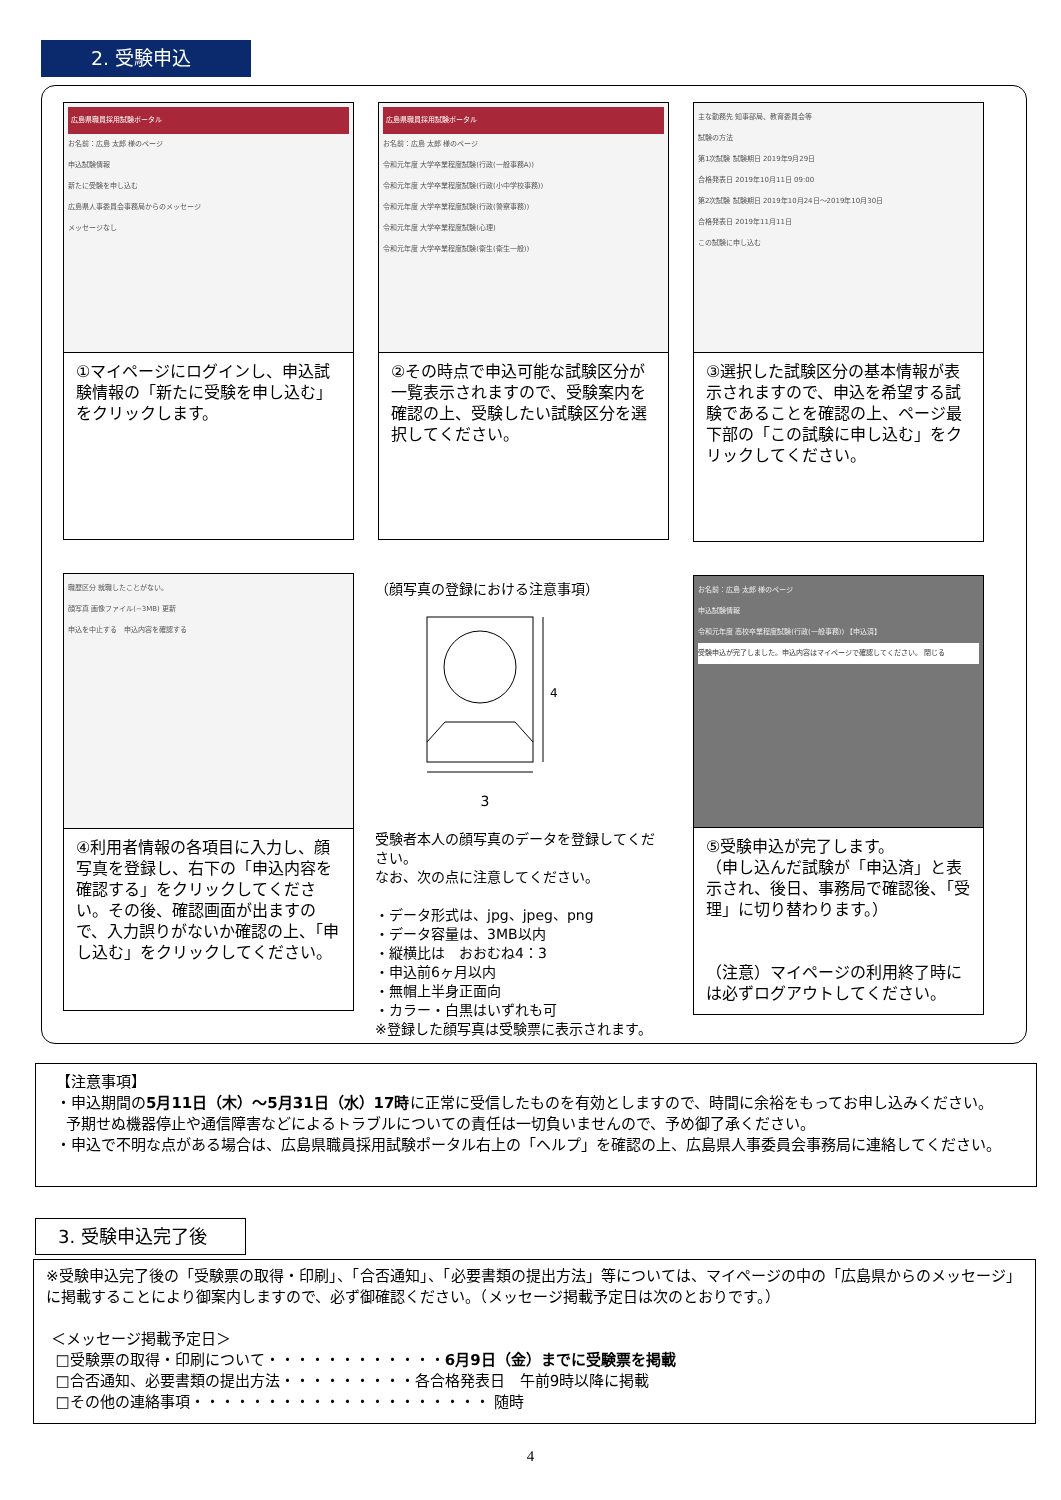2. 受験申込
広島県職員採用試験ポータル
お名前：広島 太郎 様のページ
申込試験情報
新たに受験を申し込む
広島県人事委員会事務局からのメッセージ
メッセージなし
①マイページにログインし、申込試験情報の「新たに受験を申し込む」をクリックします。
広島県職員採用試験ポータル
お名前：広島 太郎 様のページ
令和元年度 大学卒業程度試験(行政(一般事務A))
令和元年度 大学卒業程度試験(行政(小中学校事務))
令和元年度 大学卒業程度試験(行政(警察事務))
令和元年度 大学卒業程度試験(心理)
令和元年度 大学卒業程度試験(衛生(衛生一般))
②その時点で申込可能な試験区分が一覧表示されますので、受験案内を確認の上、受験したい試験区分を選択してください。
主な勤務先 知事部局、教育委員会等
試験の方法
第1次試験 試験期日 2019年9月29日
合格発表日 2019年10月11日 09:00
第2次試験 試験期日 2019年10月24日～2019年10月30日
合格発表日 2019年11月11日
この試験に申し込む
③選択した試験区分の基本情報が表示されますので、申込を希望する試験であることを確認の上、ページ最下部の「この試験に申し込む」をクリックしてください。
職歴区分 就職したことがない。
顔写真 画像ファイル(~3MB) 更新
申込を中止する　申込内容を確認する
④利用者情報の各項目に入力し、顔写真を登録し、右下の「申込内容を確認する」をクリックしてください。その後、確認画面が出ますので、入力誤りがないか確認の上、「申し込む」をクリックしてください。
（顔写真の登録における注意事項）
4
3
受験者本人の顔写真のデータを登録してください。
なお、次の点に注意してください。
・データ形式は、jpg、jpeg、png
・データ容量は、3MB以内
・縦横比は　おおむね4：3
・申込前6ヶ月以内
・無帽上半身正面向
・カラー・白黒はいずれも可
※登録した顔写真は受験票に表示されます。
お名前：広島 太郎 様のページ
申込試験情報
令和元年度 高校卒業程度試験(行政(一般事務)) 【申込済】
受験申込が完了しました。申込内容はマイページで確認してください。 閉じる
⑤受験申込が完了します。
（申し込んだ試験が「申込済」と表示され、後日、事務局で確認後、「受理」に切り替わります。）
（注意）マイページの利用終了時には必ずログアウトしてください。
【注意事項】
・申込期間の5月11日（木）～5月31日（水）17時に正常に受信したものを有効としますので、時間に余裕をもってお申し込みください。
予期せぬ機器停止や通信障害などによるトラブルについての責任は一切負いませんので、予め御了承ください。
・申込で不明な点がある場合は、広島県職員採用試験ポータル右上の「ヘルプ」を確認の上、広島県人事委員会事務局に連絡してください。
3. 受験申込完了後
※受験申込完了後の「受験票の取得・印刷」、「合否通知」、「必要書類の提出方法」等については、マイページの中の「広島県からのメッセージ」に掲載することにより御案内しますので、必ず御確認ください。（メッセージ掲載予定日は次のとおりです。）
＜メッセージ掲載予定日＞
□受験票の取得・印刷について・・・・・・・・・・・・6月9日（金）までに受験票を掲載
□合否通知、必要書類の提出方法・・・・・・・・・各合格発表日　午前9時以降に掲載
□その他の連絡事項・・・・・・・・・・・・・・・・・・・・ 随時
4